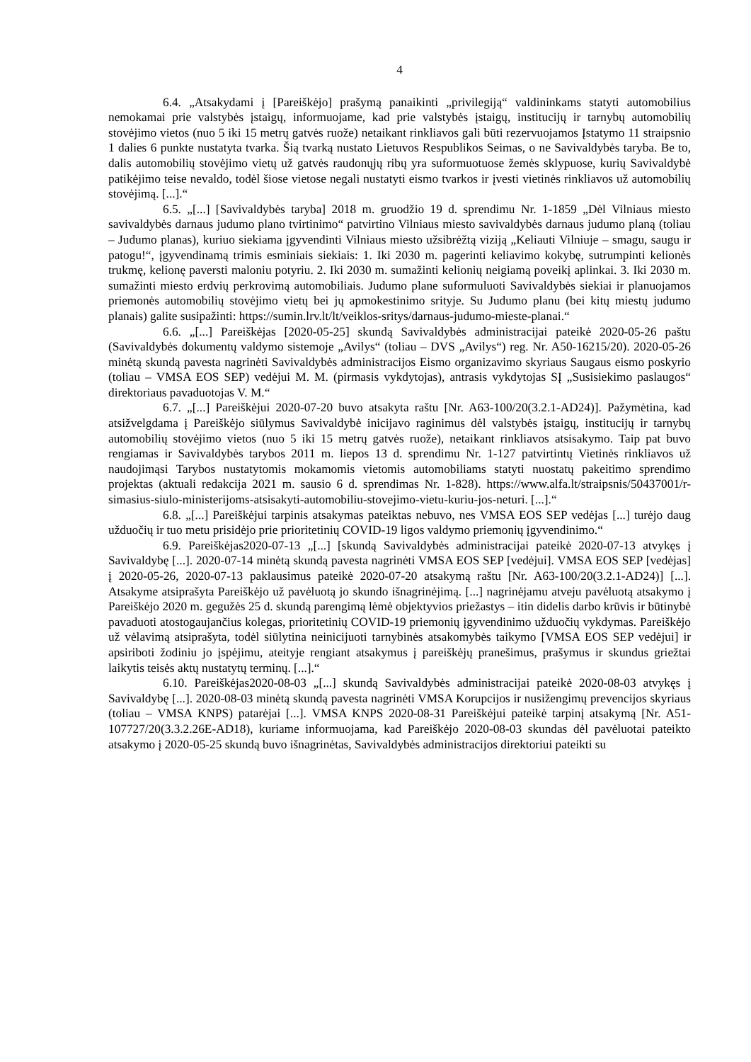4
6.4. „Atsakydami į [Pareiškėjo] prašymą panaikinti „privilegiją“ valdininkams statyti automobilius nemokamai prie valstybės įstaigų, informuojame, kad prie valstybės įstaigų, institucijų ir tarnybų automobilių stovėjimo vietos (nuo 5 iki 15 metrų gatvės ruože) netaikant rinkliavos gali būti rezervuojamos Įstatymo 11 straipsnio 1 dalies 6 punkte nustatyta tvarka. Šią tvarką nustato Lietuvos Respublikos Seimas, o ne Savivaldybės taryba. Be to, dalis automobilių stovėjimo vietų už gatvės raudonųjų ribų yra suformuotuose žemės sklypuose, kurių Savivaldybė patikėjimo teise nevaldo, todėl šiose vietose negali nustatyti eismo tvarkos ir įvesti vietinės rinkliavos už automobilių stovėjimą. [...].“
6.5. „[...] [Savivaldybės taryba] 2018 m. gruodžio 19 d. sprendimu Nr. 1-1859 „Dėl Vilniaus miesto savivaldybės darnaus judumo plano tvirtinimo“ patvirtino Vilniaus miesto savivaldybės darnaus judumo planą (toliau – Judumo planas), kuriuo siekiama įgyvendinti Vilniaus miesto užsibrėžtą viziją „Keliauti Vilniuje – smagu, saugu ir patogu!“, įgyvendinamą trimis esminiais siekiais: 1. Iki 2030 m. pagerinti keliavimo kokybę, sutrumpinti kelionės trukmę, kelionę paversti maloniu potyriu. 2. Iki 2030 m. sumažinti kelionių neigiamą poveikį aplinkai. 3. Iki 2030 m. sumažinti miesto erdvių perkrovimą automobiliais. Judumo plane suformuluoti Savivaldybės siekiai ir planuojamos priemonės automobilių stovėjimo vietų bei jų apmokestinimo srityje. Su Judumo planu (bei kitų miestų judumo planais) galite susipažinti: https://sumin.lrv.lt/lt/veiklos-sritys/darnaus-judumo-mieste-planai.“
6.6. „[...] Pareiškėjas [2020-05-25] skundą Savivaldybės administracijai pateikė 2020-05-26 paštu (Savivaldybės dokumentų valdymo sistemoje „Avilys“ (toliau – DVS „Avilys“) reg. Nr. A50-16215/20). 2020-05-26 minėtą skundą pavesta nagrinėti Savivaldybės administracijos Eismo organizavimo skyriaus Saugaus eismo poskyrio (toliau – VMSA EOS SEP) vedėjui M. M. (pirmasis vykdytojas), antrasis vykdytojas SĮ „Susisiekimo paslaugos“ direktoriaus pavaduotojas V. M.“
6.7. „[...] Pareiškėjui 2020-07-20 buvo atsakyta raštu [Nr. A63-100/20(3.2.1-AD24)]. Pažymėtina, kad atsižvelgdama į Pareiškėjo siūlymus Savivaldybė inicijavo raginimus dėl valstybės įstaigų, institucijų ir tarnybų automobilių stovėjimo vietos (nuo 5 iki 15 metrų gatvės ruože), netaikant rinkliavos atsisakymo. Taip pat buvo rengiamas ir Savivaldybės tarybos 2011 m. liepos 13 d. sprendimu Nr. 1-127 patvirtintų Vietinės rinkliavos už naudojimąsi Tarybos nustatytomis mokamomis vietomis automobiliams statyti nuostatų pakeitimo sprendimo projektas (aktuali redakcija 2021 m. sausio 6 d. sprendimas Nr. 1-828). https://www.alfa.lt/straipsnis/50437001/r-simasius-siulo-ministerijoms-atsisakyti-automobiliu-stovejimo-vietu-kuriu-jos-neturi. [...].“
6.8. „[...] Pareiškėjui tarpinis atsakymas pateiktas nebuvo, nes VMSA EOS SEP vedėjas [...] turėjo daug užduočių ir tuo metu prisidėjo prie prioritetinių COVID-19 ligos valdymo priemonių įgyvendinimo.“
6.9. Pareiškėjas2020-07-13 „[...] [skundą Savivaldybės administracijai pateikė 2020-07-13 atvykęs į Savivaldybę [...]. 2020-07-14 minėtą skundą pavesta nagrinėti VMSA EOS SEP [vedėjui]. VMSA EOS SEP [vedėjas] į 2020-05-26, 2020-07-13 paklausimus pateikė 2020-07-20 atsakymą raštu [Nr. A63-100/20(3.2.1-AD24)] [...]. Atsakyme atsiprašyta Pareiškėjo už pavėluotą jo skundo išnagrinėjimą. [...] nagrinėjamu atveju pavėluotą atsakymo į Pareiškėjo 2020 m. gegužės 25 d. skundą parengimą lėmė objektyvios priežastys – itin didelis darbo krūvis ir būtinybė pavaduoti atostogaujančius kolegas, prioritetinių COVID-19 priemonių įgyvendinimo užduočių vykdymas. Pareiškėjo už vėlavimą atsiprašyta, todėl siūlytina neinicijuoti tarnybinės atsakomybės taikymo [VMSA EOS SEP vedėjui] ir apsiriboti žodiniu jo įspėjimu, ateityje rengiant atsakymus į pareiškėjų pranešimus, prašymus ir skundus griežtai laikytis teisės aktų nustatytų terminų. [...].“
6.10. Pareiškėjas2020-08-03 „[...] skundą Savivaldybės administracijai pateikė 2020-08-03 atvykęs į Savivaldybę [...]. 2020-08-03 minėtą skundą pavesta nagrinėti VMSA Korupcijos ir nusižengimų prevencijos skyriaus (toliau – VMSA KNPS) patarėjai [...]. VMSA KNPS 2020-08-31 Pareiškėjui pateikė tarpinį atsakymą [Nr. A51-107727/20(3.3.2.26E-AD18), kuriame informuojama, kad Pareiškėjo 2020-08-03 skundas dėl pavėluotai pateikto atsakymo į 2020-05-25 skundą buvo išnagrinėtas, Savivaldybės administracijos direktoriui pateikti su